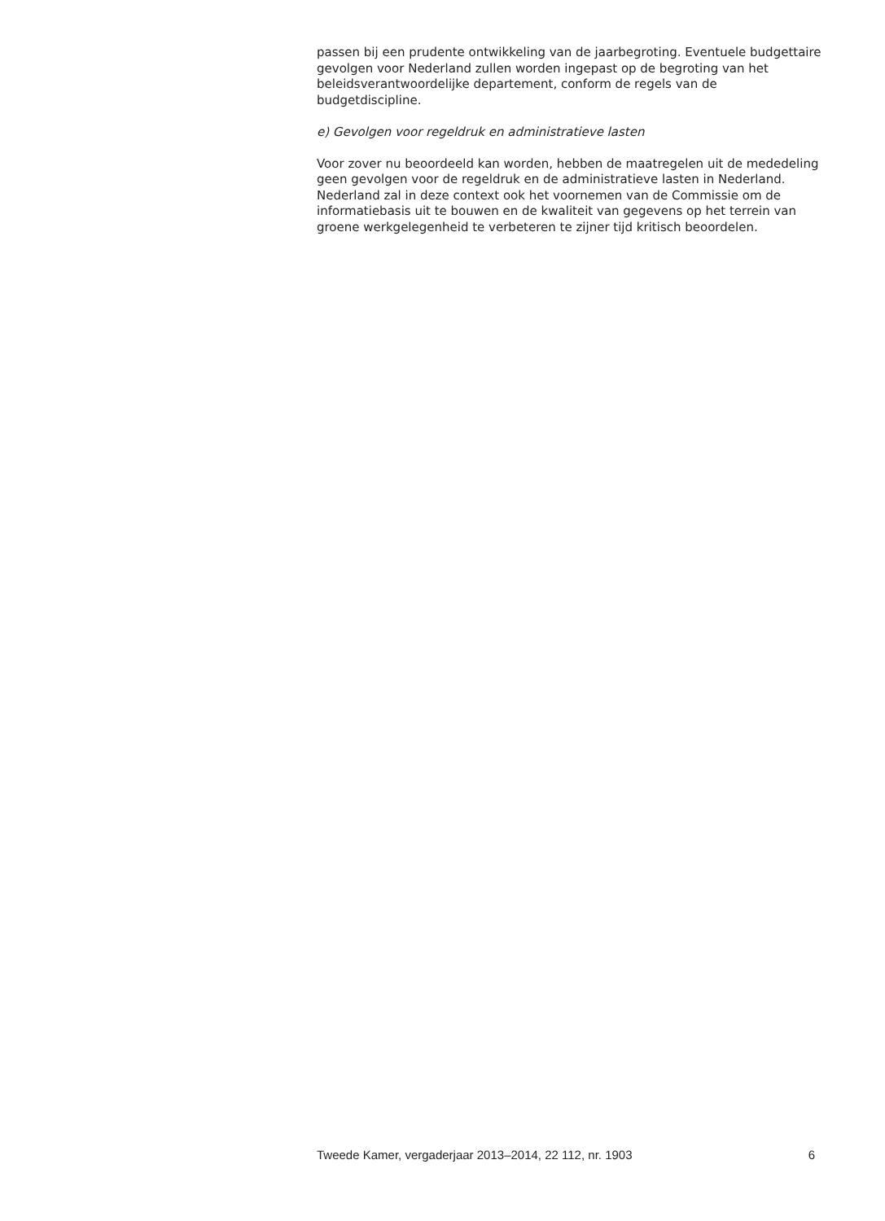passen bij een prudente ontwikkeling van de jaarbegroting. Eventuele budgettaire gevolgen voor Nederland zullen worden ingepast op de begroting van het beleidsverantwoordelijke departement, conform de regels van de budgetdiscipline.
e) Gevolgen voor regeldruk en administratieve lasten
Voor zover nu beoordeeld kan worden, hebben de maatregelen uit de mededeling geen gevolgen voor de regeldruk en de administratieve lasten in Nederland. Nederland zal in deze context ook het voornemen van de Commissie om de informatiebasis uit te bouwen en de kwaliteit van gegevens op het terrein van groene werkgelegenheid te verbeteren te zijner tijd kritisch beoordelen.
Tweede Kamer, vergaderjaar 2013–2014, 22 112, nr. 1903 6